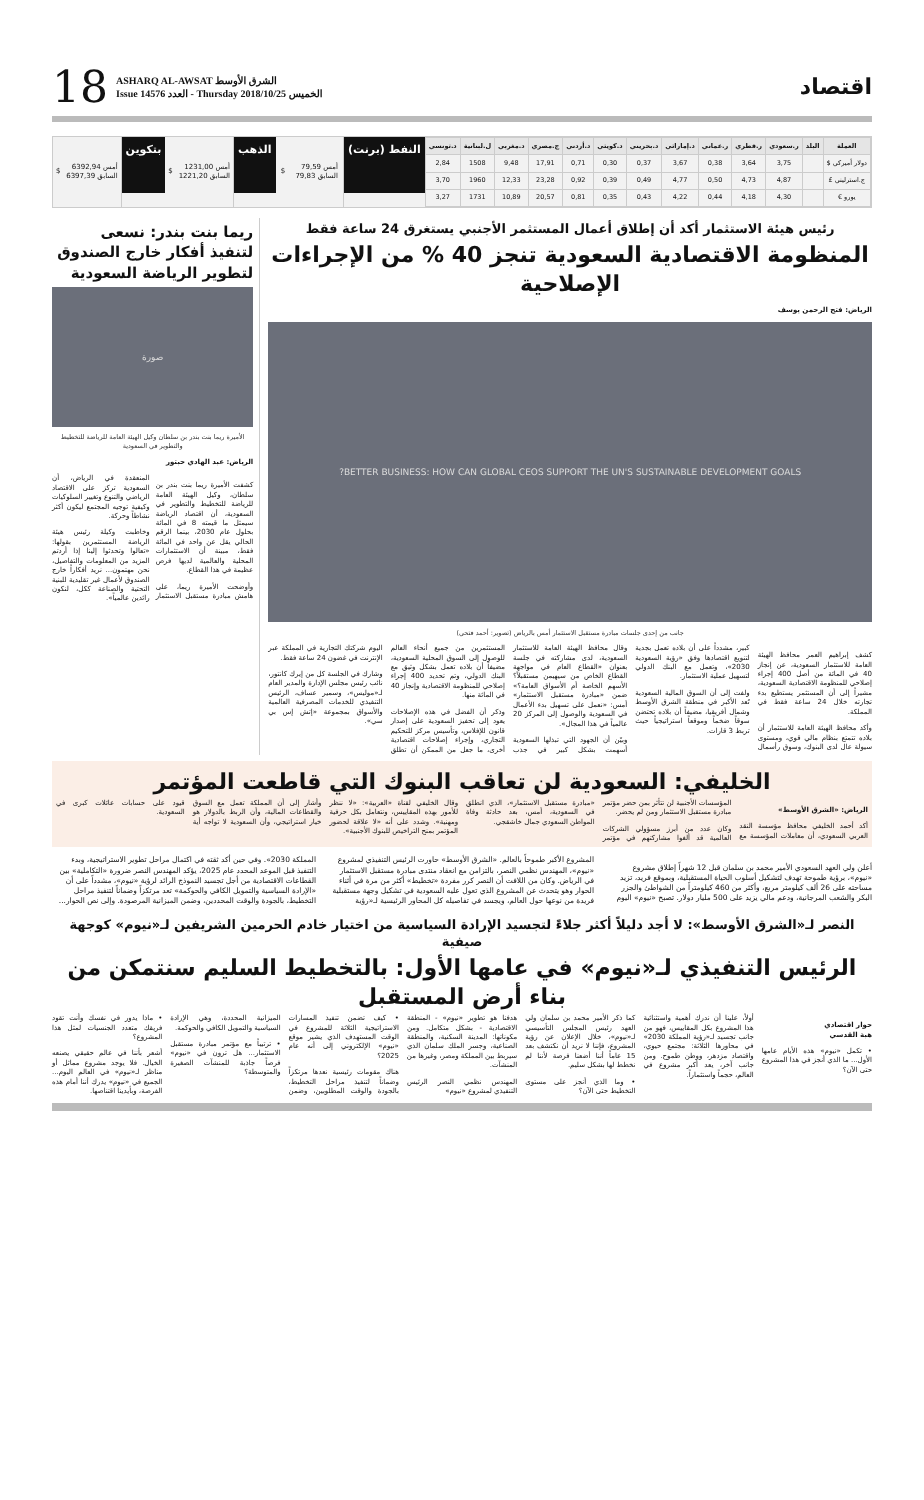اقتصاد
18
ASHARQ AL-AWSAT الشرق الأوسط
Issue 14576 العدد - Thursday 2018/10/25 الخميس
| العملة | البلد | ر.سعودي | ر.قطري | ر.عماني | د.إماراتي | د.بحريني | د.كويتي | د.أردني | ج.مصري | د.مغربي | ل.لبنانية | د.تونسي |
| --- | --- | --- | --- | --- | --- | --- | --- | --- | --- | --- | --- | --- |
| دولار أميركي $ | | 3,75 | 3,64 | 0,38 | 3,67 | 0,37 | 0,30 | 0,71 | 17,91 | 9,48 | 1508 | 2,84 |
| ج.استرليني £ | | 4,87 | 4,73 | 0,50 | 4,77 | 0,49 | 0,39 | 0,92 | 23,28 | 12,33 | 1960 | 3,70 |
| يورو € | | 4,30 | 4,18 | 0,44 | 4,22 | 0,43 | 0,35 | 0,81 | 20,57 | 10,89 | 1731 | 3,27 |
النفط (برنت)
أمس 79,59
السابق 79,83
$
الذهب
أمس 1231,00
السابق 1221,20
$
بتكوين
أمس 6392,94
السابق 6397,39
$
رئيس هيئة الاستثمار أكد أن إطلاق أعمال المستثمر الأجنبي يستغرق 24 ساعة فقط
المنظومة الاقتصادية السعودية تنجز 40 % من الإجراءات الإصلاحية
الرياض: فتح الرحمن يوسف
BETTER BUSINESS: HOW CAN GLOBAL CEOS SUPPORT THE UN'S SUSTAINABLE DEVELOPMENT GOALS?
جانب من إحدى جلسات مبادرة مستقبل الاستثمار أمس بالرياض (تصوير: أحمد فتحي)
كشف إبراهيم العمر محافظ الهيئة العامة للاستثمار السعودية، عن إنجاز 40 في المائة من أصل 400 إجراء إصلاحي للمنظومة الاقتصادية السعودية، مشيراً إلى أن المستثمر يستطيع بدء تجارته خلال 24 ساعة فقط في المملكة.
وأكد محافظ الهيئة العامة للاستثمار أن بلاده تتمتع بنظام مالي قوي، ومستوى سيولة عال لدى البنوك، وسوق رأسمال كبير، مشدداً على أن بلاده تعمل بجدية لتنويع اقتصادها وفق «رؤية السعودية 2030»، وتعمل مع البنك الدولي لتسهيل عملية الاستثمار.
ولفت إلى أن السوق المالية السعودية تُعد الأكبر في منطقة الشرق الأوسط وشمال أفريقيا، مضيفاً أن بلاده تحتضن سوقاً ضخماً وموقعاً استراتيجياً حيث تربط 3 قارات.
وقال محافظ الهيئة العامة للاستثمار السعودية، لدى مشاركته في جلسة بعنوان «القطاع العام في مواجهة القطاع الخاص من سيهيمن مستقبلاً؟ الأسهم الخاصة أم الأسواق العامة؟» ضمن «مبادرة مستقبل الاستثمار» أمس: «نعمل على تسهيل بدء الأعمال في السعودية والوصول إلى المركز 20 عالمياً في هذا المجال».
وبيّن أن الجهود التي تبذلها السعودية أسهمت بشكل كبير في جذب المستثمرين من جميع أنحاء العالم للوصول إلى السوق المحلية السعودية، مضيفاً أن بلاده تعمل بشكل وثيق مع البنك الدولي، وتم تحديد 400 إجراء إصلاحي للمنظومة الاقتصادية وإنجاز 40 في المائة منها.
وذكر أن الفضل في هذه الإصلاحات يعود إلى تحفيز السعودية على إصدار قانون للإفلاس، وتأسيس مركز للتحكيم التجاري، وإجراء إصلاحات اقتصادية أخرى، ما جعل من الممكن أن تطلق اليوم شركتك التجارية في المملكة عبر الإنترنت في غضون 24 ساعة فقط.
وشارك في الجلسة كل من إيرك كانتور، نائب رئيس مجلس الإدارة والمدير العام لـ«موليس»، وسمير عساف، الرئيس التنفيذي للخدمات المصرفية العالمية والأسواق بمجموعة «إتش إس بي سي».
ريما بنت بندر: نسعى لتنفيذ أفكار خارج الصندوق لتطوير الرياضة السعودية
صورة
الأميرة ريما بنت بندر بن سلطان وكيل الهيئة العامة للرياضة للتخطيط والتطوير في السعودية
الرياض: عبد الهادي حبتور
كشفت الأميرة ريما بنت بندر بن سلطان، وكيل الهيئة العامة للرياضة للتخطيط والتطوير في السعودية، أن اقتصاد الرياضة سيمثل ما قيمته 8 في المائة بحلول عام 2030، بينما الرقم الحالي يقل عن واحد في المائة فقط، مبينة أن الاستثمارات المحلية والعالمية لديها فرص عظيمة في هذا القطاع.
وأوضحت الأميرة ريما، على هامش مبادرة مستقبل الاستثمار المنعقدة في الرياض، أن السعودية تركز على الاقتصاد الرياضي والتنوع وتغيير السلوكيات وكيفية توجيه المجتمع ليكون أكثر نشاطاً وحركة.
وخاطبت وكيلة رئيس هيئة الرياضة المستثمرين بقولها: «تعالوا وتحدثوا إلينا إذا أردتم المزيد من المعلومات والتفاصيل، نحن مهتمون... نريد أفكاراً خارج الصندوق لأعمال غير تقليدية للبنية التحتية والصناعة ككل، لنكون رائدين عالمياً».
الخليفي: السعودية لن تعاقب البنوك التي قاطعت المؤتمر
الرياض: «الشرق الأوسط»
أكد أحمد الخليفي محافظ مؤسسة النقد العربي السعودي، أن معاملات المؤسسة مع المؤسسات الأجنبية لن تتأثر بمن حضر مؤتمر مبادرة مستقبل الاستثمار ومن لم يحضر.
وكان عدد من أبرز مسؤولي الشركات العالمية قد ألغوا مشاركتهم في مؤتمر «مبادرة مستقبل الاستثمار»، الذي انطلق في السعودية، أمس، بعد حادثة وفاة المواطن السعودي جمال خاشقجي.
وقال الخليفي لقناة «العربية»: «لا ننظر للأمور بهذه المقاييس، ونتعامل بكل حرفية ومهنية». وشدد على أنه «لا علاقة لحضور المؤتمر بمنح التراخيص للبنوك الأجنبية».
وأشار إلى أن المملكة تعمل مع السوق والقطاعات المالية، وأن الربط بالدولار هو خيار استراتيجي، وأن السعودية لا تواجه أية قيود على حسابات عائلات كبرى في السعودية.
أعلن ولي العهد السعودي الأمير محمد بن سلمان قبل 12 شهراً إطلاق مشروع «نيوم»، برؤية طموحة تهدف لتشكيل أسلوب الحياة المستقبلية، وبموقع فريد، تزيد مساحته على 26 ألف كيلومتر مربع، وأكثر من 460 كيلومتراً من الشواطئ والجزر البكر والشعب المرجانية، ودعم مالي يزيد على 500 مليار دولار. تصبح «نيوم» اليوم المشروع الأكبر طموحاً بالعالم. «الشرق الأوسط» حاورت الرئيس التنفيذي لمشروع «نيوم»، المهندس نظمي النصر، بالتزامن مع انعقاد منتدى مبادرة مستقبل الاستثمار في الرياض. وكان من اللافت أن النصر كرر مفردة «تخطيط» أكثر من مرة في أثناء الحوار وهو يتحدث عن المشروع الذي تعول عليه السعودية في تشكيل وجهة مستقبلية فريدة من نوعها حول العالم، ويجسد في تفاصيله كل المحاور الرئيسية لـ«رؤية المملكة 2030». وفي حين أكد ثقته في اكتمال مراحل تطوير الاستراتيجية، وبدء التنفيذ قبل الموعد المحدد عام 2025، يؤكد المهندس النصر ضرورة «التكاملية» بين القطاعات الاقتصادية من أجل تجسيد النموذج الرائد لرؤية «نيوم»، مشدداً على أن «الإرادة السياسية والتمويل الكافي والحوكمة» تعد مرتكزاً وضماناً لتنفيذ مراحل التخطيط، بالجودة والوقت المحددين، وضمن الميزانية المرصودة. وإلى نص الحوار...
النصر لـ«الشرق الأوسط»: لا أجد دليلاً أكثر جلاءً لتجسيد الإرادة السياسية من اختيار خادم الحرمين الشريفين لـ«نيوم» كوجهة صيفية
الرئيس التنفيذي لـ«نيوم» في عامها الأول: بالتخطيط السليم سنتمكن من بناء أرض المستقبل
حوار اقتصادي
هبة القدسي
• تكمل «نيوم» هذه الأيام عامها الأول... ما الذي أنجز في هذا المشروع حتى الآن؟
أولاً، علينا أن ندرك أهمية واستثنائية هذا المشروع بكل المقاييس، فهو من جانب تجسيد لـ«رؤية المملكة 2030» في محاورها الثلاثة: مجتمع حيوي، واقتصاد مزدهر، ووطن طموح. ومن جانب آخر، يعد أكبر مشروع في العالم، حجماً واستثماراً.
كما ذكر الأمير محمد بن سلمان ولي العهد رئيس المجلس التأسيسي لـ«نيوم»، خلال الإعلان عن رؤية المشروع، فإننا لا نريد أن نكتشف بعد 15 عاماً أننا أضعنا فرصة لأننا لم نخطط لها بشكل سليم.
• وما الذي أنجز على مستوى التخطيط حتى الآن؟
هدفنا هو تطوير «نيوم» - المنطقة الاقتصادية - بشكل متكامل. ومن مكوناتها: المدينة السكنية، والمنطقة الصناعية، وجسر الملك سلمان الذي سيربط بين المملكة ومصر، وغيرها من المنشآت.
المهندس نظمي النصر الرئيس التنفيذي لمشروع «نيوم»
• كيف تضمن تنفيذ المسارات الاستراتيجية الثلاثة للمشروع في الوقت المستهدف الذي يشير موقع «نيوم» الإلكتروني إلى أنه عام 2025؟
هناك مقومات رئيسية نعدها مرتكزاً وضماناً لتنفيذ مراحل التخطيط، بالجودة والوقت المطلوبين، وضمن الميزانية المحددة، وهي الإرادة السياسية والتمويل الكافي والحوكمة.
• ترتيباً مع مؤتمر مبادرة مستقبل الاستثمار... هل ترون في «نيوم» فرصاً جاذبة للمنشآت الصغيرة والمتوسطة؟
• ماذا يدور في نفسك وأنت تقود فريقك متعدد الجنسيات لمثل هذا المشروع؟
أشعر بأننا في عالم حقيقي يصنعه الخيال. فلا يوجد مشروع مماثل أو مناظر لـ«نيوم» في العالم اليوم... الجميع في «نيوم» يدرك أننا أمام هذه الفرصة، وبأيدينا اقتناصها.